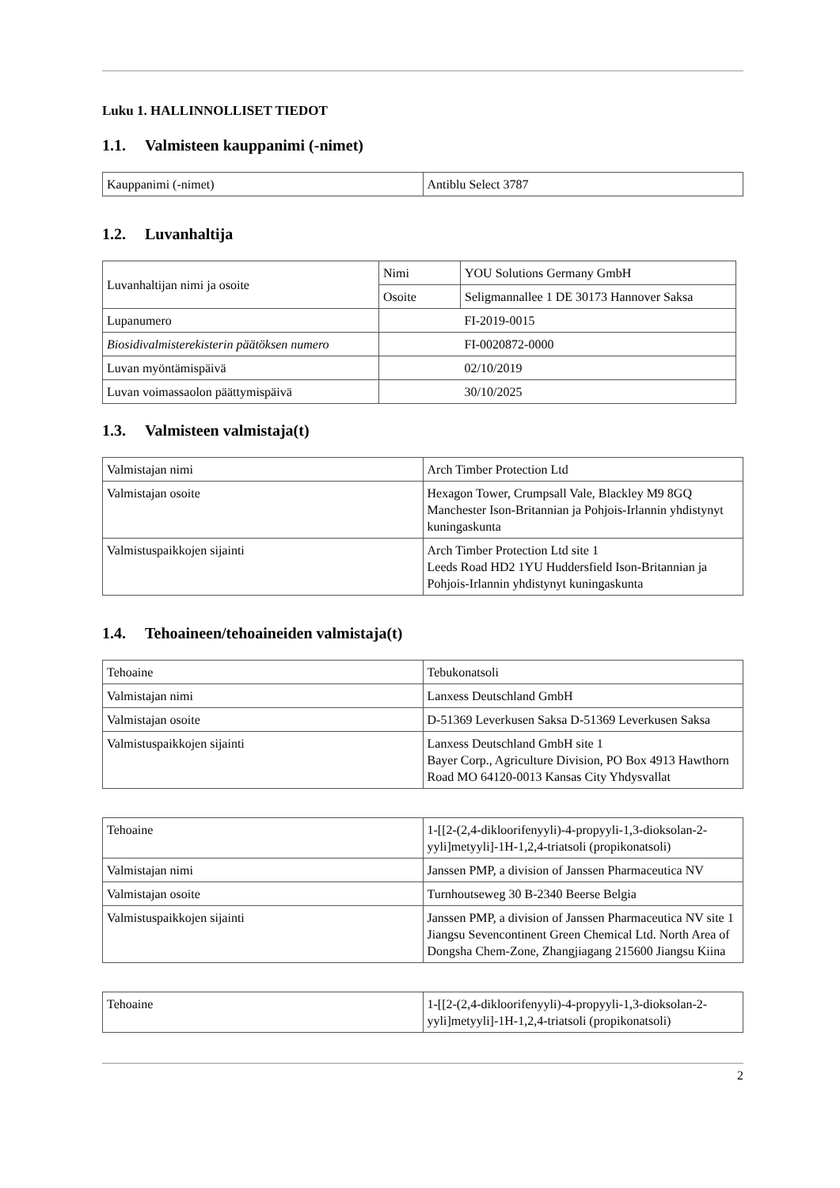Luku 1. HALLINNOLLISET TIEDOT
1.1. Valmisteen kauppanimi (-nimet)
| Kauppanimi (-nimet) | Antiblu Select 3787 |
1.2. Luvanhaltija
| Luvanhaltijan nimi ja osoite | Nimi | YOU Solutions Germany GmbH |
| | Osoite | Seligmannallee 1 DE 30173 Hannover Saksa |
| Lupanumero | | FI-2019-0015 |
| Biosidivalmisterekisterin päätöksen numero | | FI-0020872-0000 |
| Luvan myöntämispäivä | | 02/10/2019 |
| Luvan voimassaolon päättymispäivä | | 30/10/2025 |
1.3. Valmisteen valmistaja(t)
| Valmistajan nimi | Arch Timber Protection Ltd |
| Valmistajan osoite | Hexagon Tower, Crumpsall Vale, Blackley M9 8GQ Manchester Ison-Britannian ja Pohjois-Irlannin yhdistynyt kuningaskunta |
| Valmistuspaikkojen sijainti | Arch Timber Protection Ltd site 1 Leeds Road HD2 1YU Huddersfield Ison-Britannian ja Pohjois-Irlannin yhdistynyt kuningaskunta |
1.4. Tehoaineen/tehoaineiden valmistaja(t)
| Tehoaine | Tebukonatsoli |
| Valmistajan nimi | Lanxess Deutschland GmbH |
| Valmistajan osoite | D-51369 Leverkusen Saksa D-51369 Leverkusen Saksa |
| Valmistuspaikkojen sijainti | Lanxess Deutschland GmbH site 1 Bayer Corp., Agriculture Division, PO Box 4913 Hawthorn Road MO 64120-0013 Kansas City Yhdysvallat |
| Tehoaine | 1-[[2-(2,4-dikloorifenyyli)-4-propyyli-1,3-dioksolan-2-yyli]metyyli]-1H-1,2,4-triatsoli (propikonatsoli) |
| Valmistajan nimi | Janssen PMP, a division of Janssen Pharmaceutica NV |
| Valmistajan osoite | Turnhoutseweg 30 B-2340 Beerse Belgia |
| Valmistuspaikkojen sijainti | Janssen PMP, a division of Janssen Pharmaceutica NV site 1 Jiangsu Sevencontinent Green Chemical Ltd. North Area of Dongsha Chem-Zone, Zhangjiagang 215600 Jiangsu Kiina |
| Tehoaine | 1-[[2-(2,4-dikloorifenyyli)-4-propyyli-1,3-dioksolan-2-yyli]metyyli]-1H-1,2,4-triatsoli (propikonatsoli) |
2